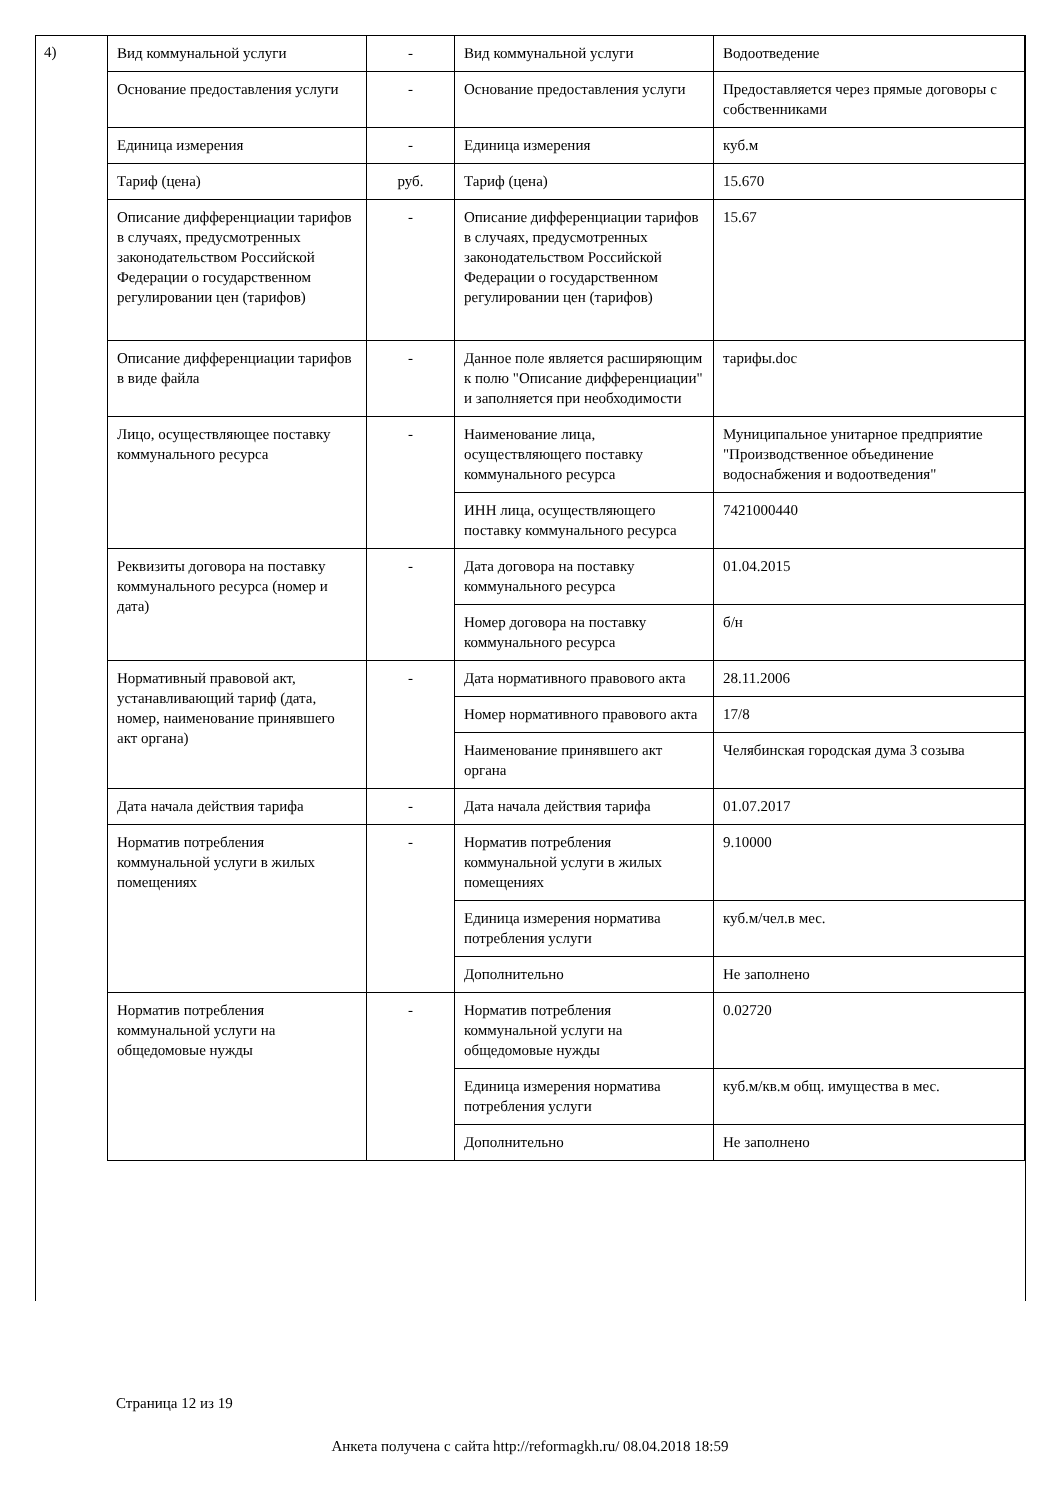4)
| Вид коммунальной услуги | - | Вид коммунальной услуги | Водоотведение |
| Основание предоставления услуги | - | Основание предоставления услуги | Предоставляется через прямые договоры с собственниками |
| Единица измерения | - | Единица измерения | куб.м |
| Тариф (цена) | руб. | Тариф (цена) | 15.670 |
| Описание дифференциации тарифов в случаях, предусмотренных законодательством Российской Федерации о государственном регулировании цен (тарифов) | - | Описание дифференциации тарифов в случаях, предусмотренных законодательством Российской Федерации о государственном регулировании цен (тарифов) | 15.67 |
| Описание дифференциации тарифов в виде файла | - | Данное поле является расширяющим к полю "Описание дифференциации" и заполняется при необходимости | тарифы.doc |
| Лицо, осуществляющее поставку коммунального ресурса | - | Наименование лица, осуществляющего поставку коммунального ресурса | Муниципальное унитарное предприятие "Производственное объединение водоснабжения и водоотведения" |
| | | ИНН лица, осуществляющего поставку коммунального ресурса | 7421000440 |
| Реквизиты договора на поставку коммунального ресурса (номер и дата) | - | Дата договора на поставку коммунального ресурса | 01.04.2015 |
| | | Номер договора на поставку коммунального ресурса | б/н |
| Нормативный правовой акт, устанавливающий тариф (дата, номер, наименование принявшего акт органа) | - | Дата нормативного правового акта | 28.11.2006 |
| | | Номер нормативного правового акта | 17/8 |
| | | Наименование принявшего акт органа | Челябинская городская дума 3 созыва |
| Дата начала действия тарифа | - | Дата начала действия тарифа | 01.07.2017 |
| Норматив потребления коммунальной услуги в жилых помещениях | - | Норматив потребления коммунальной услуги в жилых помещениях | 9.10000 |
| | | Единица измерения норматива потребления услуги | куб.м/чел.в мес. |
| | | Дополнительно | Не заполнено |
| Норматив потребления коммунальной услуги на общедомовые нужды | - | Норматив потребления коммунальной услуги на общедомовые нужды | 0.02720 |
| | | Единица измерения норматива потребления услуги | куб.м/кв.м общ. имущества в мес. |
| | | Дополнительно | Не заполнено |
Страница 12 из 19
Анкета получена с сайта http://reformagkh.ru/ 08.04.2018 18:59